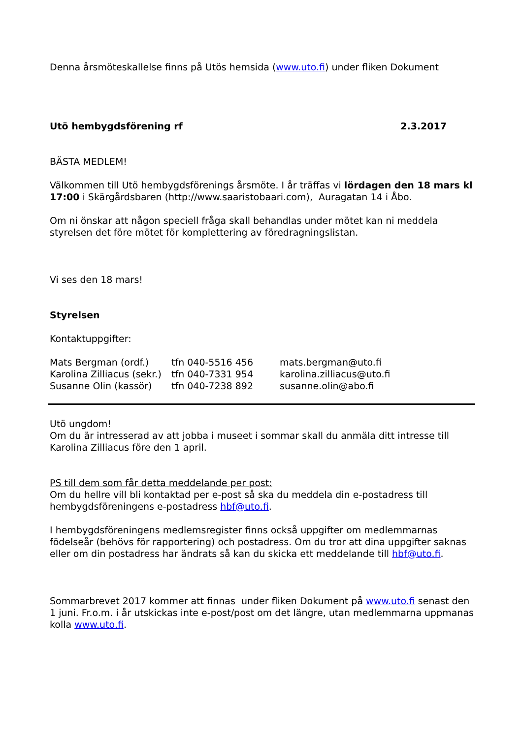Denna årsmöteskallelse finns på Utös hemsida (www.uto.fi) under fliken Dokument
Utö hembygdsförening rf 2.3.2017
BÄSTA MEDLEM!
Välkommen till Utö hembygdsförenings årsmöte. I år träffas vi lördagen den 18 mars kl 17:00 i Skärgårdsbaren (http://www.saaristobaari.com), Auragatan 14 i Åbo.
Om ni önskar att någon speciell fråga skall behandlas under mötet kan ni meddela styrelsen det före mötet för komplettering av föredragningslistan.
Vi ses den 18 mars!
Styrelsen
Kontaktuppgifter:
| Mats Bergman (ordf.) | tfn 040-5516 456 | mats.bergman@uto.fi |
| Karolina Zilliacus (sekr.) | tfn 040-7331 954 | karolina.zilliacus@uto.fi |
| Susanne Olin (kassör) | tfn 040-7238 892 | susanne.olin@abo.fi |
Utö ungdom!
Om du är intresserad av att jobba i museet i sommar skall du anmäla ditt intresse till Karolina Zilliacus före den 1 april.
PS till dem som får detta meddelande per post:
Om du hellre vill bli kontaktad per e-post så ska du meddela din e-postadress till hembygdsföreningens e-postadress hbf@uto.fi.
I hembygdsföreningens medlemsregister finns också uppgifter om medlemmarnas födelseår (behövs för rapportering) och postadress. Om du tror att dina uppgifter saknas eller om din postadress har ändrats så kan du skicka ett meddelande till hbf@uto.fi.
Sommarbrevet 2017 kommer att finnas under fliken Dokument på www.uto.fi senast den 1 juni. Fr.o.m. i år utskickas inte e-post/post om det längre, utan medlemmarna uppmanas kolla www.uto.fi.